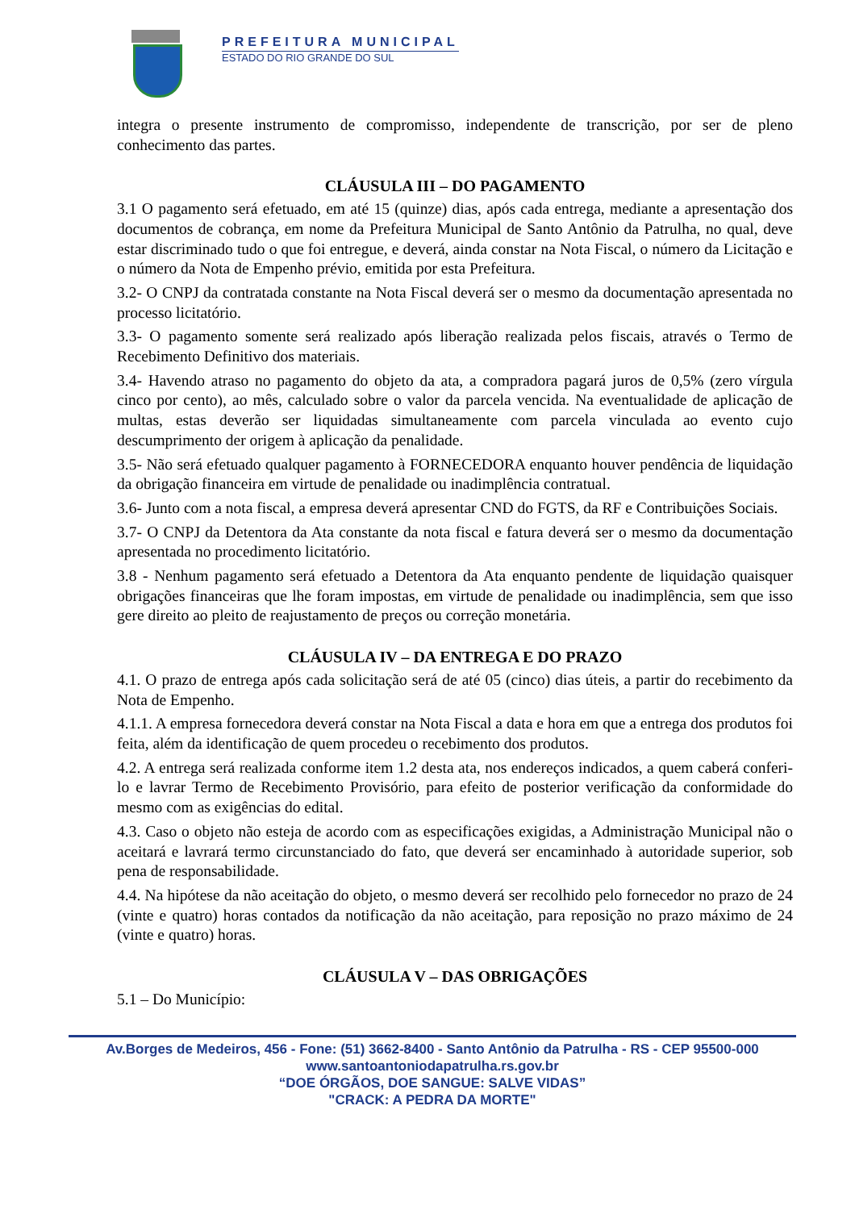PREFEITURA MUNICIPAL
ESTADO DO RIO GRANDE DO SUL
integra o presente instrumento de compromisso, independente de transcrição, por ser de pleno conhecimento das partes.
CLÁUSULA III – DO PAGAMENTO
3.1 O pagamento será efetuado, em até 15 (quinze) dias, após cada entrega, mediante a apresentação dos documentos de cobrança, em nome da Prefeitura Municipal de Santo Antônio da Patrulha, no qual, deve estar discriminado tudo o que foi entregue, e deverá, ainda constar na Nota Fiscal, o número da Licitação e o número da Nota de Empenho prévio, emitida por esta Prefeitura.
3.2- O CNPJ da contratada constante na Nota Fiscal deverá ser o mesmo da documentação apresentada no processo licitatório.
3.3- O pagamento somente será realizado após liberação realizada pelos fiscais, através o Termo de Recebimento Definitivo dos materiais.
3.4- Havendo atraso no pagamento do objeto da ata, a compradora pagará juros de 0,5% (zero vírgula cinco por cento), ao mês, calculado sobre o valor da parcela vencida. Na eventualidade de aplicação de multas, estas deverão ser liquidadas simultaneamente com parcela vinculada ao evento cujo descumprimento der origem à aplicação da penalidade.
3.5- Não será efetuado qualquer pagamento à FORNECEDORA enquanto houver pendência de liquidação da obrigação financeira em virtude de penalidade ou inadimplência contratual.
3.6- Junto com a nota fiscal, a empresa deverá apresentar CND do FGTS, da RF e Contribuições Sociais.
3.7- O CNPJ da Detentora da Ata constante da nota fiscal e fatura deverá ser o mesmo da documentação apresentada no procedimento licitatório.
3.8 - Nenhum pagamento será efetuado a Detentora da Ata enquanto pendente de liquidação quaisquer obrigações financeiras que lhe foram impostas, em virtude de penalidade ou inadimplência, sem que isso gere direito ao pleito de reajustamento de preços ou correção monetária.
CLÁUSULA IV – DA ENTREGA E DO PRAZO
4.1. O prazo de entrega após cada solicitação será de até 05 (cinco) dias úteis, a partir do recebimento da Nota de Empenho.
4.1.1. A empresa fornecedora deverá constar na Nota Fiscal a data e hora em que a entrega dos produtos foi feita, além da identificação de quem procedeu o recebimento dos produtos.
4.2. A entrega será realizada conforme item 1.2 desta ata, nos endereços indicados, a quem caberá conferi-lo e lavrar Termo de Recebimento Provisório, para efeito de posterior verificação da conformidade do mesmo com as exigências do edital.
4.3. Caso o objeto não esteja de acordo com as especificações exigidas, a Administração Municipal não o aceitará e lavrará termo circunstanciado do fato, que deverá ser encaminhado à autoridade superior, sob pena de responsabilidade.
4.4. Na hipótese da não aceitação do objeto, o mesmo deverá ser recolhido pelo fornecedor no prazo de 24 (vinte e quatro) horas contados da notificação da não aceitação, para reposição no prazo máximo de 24 (vinte e quatro) horas.
CLÁUSULA V – DAS OBRIGAÇÕES
5.1 – Do Município:
Av.Borges de Medeiros, 456 - Fone: (51) 3662-8400 - Santo Antônio da Patrulha - RS - CEP 95500-000
www.santoantoniodapatrulha.rs.gov.br
“DOE ÓRGÃOS, DOE SANGUE: SALVE VIDAS”
"CRACK: A PEDRA DA MORTE"